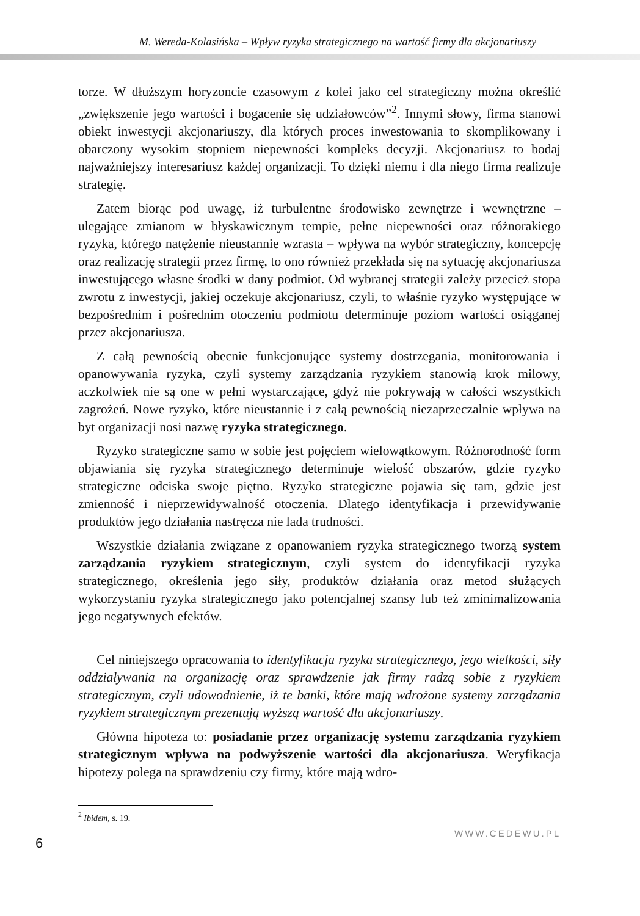M. Wereda-Kolasińska – Wpływ ryzyka strategicznego na wartość firmy dla akcjonariuszy
torze. W dłuższym horyzoncie czasowym z kolei jako cel strategiczny można określić „zwiększenie jego wartości i bogacenie się udziałowców”<sup>2</sup>. Innymi słowy, firma stanowi obiekt inwestycji akcjonariuszy, dla których proces inwestowania to skomplikowany i obarczony wysokim stopniem niepewności kompleks decyzji. Akcjonariusz to bodaj najważniejszy interesariusz każdej organizacji. To dzięki niemu i dla niego firma realizuje strategię.
Zatem biorąc pod uwagę, iż turbulentne środowisko zewnętrze i wewnętrzne – ulegające zmianom w błyskawicznym tempie, pełne niepewności oraz różnorakiego ryzyka, którego natężenie nieustannie wzrasta – wpływa na wybór strategiczny, koncepcję oraz realizację strategii przez firmę, to ono również przekłada się na sytuację akcjonariusza inwestującego własne środki w dany podmiot. Od wybranej strategii zależy przecież stopa zwrotu z inwestycji, jakiej oczekuje akcjonariusz, czyli, to właśnie ryzyko występujące w bezpośrednim i pośrednim otoczeniu podmiotu determinuje poziom wartości osiąganej przez akcjonariusza.
Z całą pewnością obecnie funkcjonujące systemy dostrzegania, monitorowania i opanowywania ryzyka, czyli systemy zarządzania ryzykiem stanowią krok milowy, aczkolwiek nie są one w pełni wystarczające, gdyż nie pokrywają w całości wszystkich zagrożeń. Nowe ryzyko, które nieustannie i z całą pewnością niezaprzeczalnie wpływa na byt organizacji nosi nazwę ryzyka strategicznego.
Ryzyko strategiczne samo w sobie jest pojęciem wielowątkowym. Różnorodność form objawiania się ryzyka strategicznego determinuje wielość obszarów, gdzie ryzyko strategiczne odciska swoje piętno. Ryzyko strategiczne pojawia się tam, gdzie jest zmienność i nieprzewidywalność otoczenia. Dlatego identyfikacja i przewidywanie produktów jego działania nastręcza nie lada trudności.
Wszystkie działania związane z opanowaniem ryzyka strategicznego tworzą system zarządzania ryzykiem strategicznym, czyli system do identyfikacji ryzyka strategicznego, określenia jego siły, produktów działania oraz metod służących wykorzystaniu ryzyka strategicznego jako potencjalnej szansy lub też zminimalizowania jego negatywnych efektów.
Cel niniejszego opracowania to identyfikacja ryzyka strategicznego, jego wielkości, siły oddziaływania na organizację oraz sprawdzenie jak firmy radzą sobie z ryzykiem strategicznym, czyli udowodnienie, iż te banki, które mają wdrożone systemy zarządzania ryzykiem strategicznym prezentują wyższą wartość dla akcjonariuszy.
Główna hipoteza to: posiadanie przez organizację systemu zarządzania ryzykiem strategicznym wpływa na podwyższenie wartości dla akcjonariusza. Weryfikacja hipotezy polega na sprawdzeniu czy firmy, które mają wdro-
<sup>2</sup> Ibidem, s. 19.
6 WWW.CEDEWU.PL